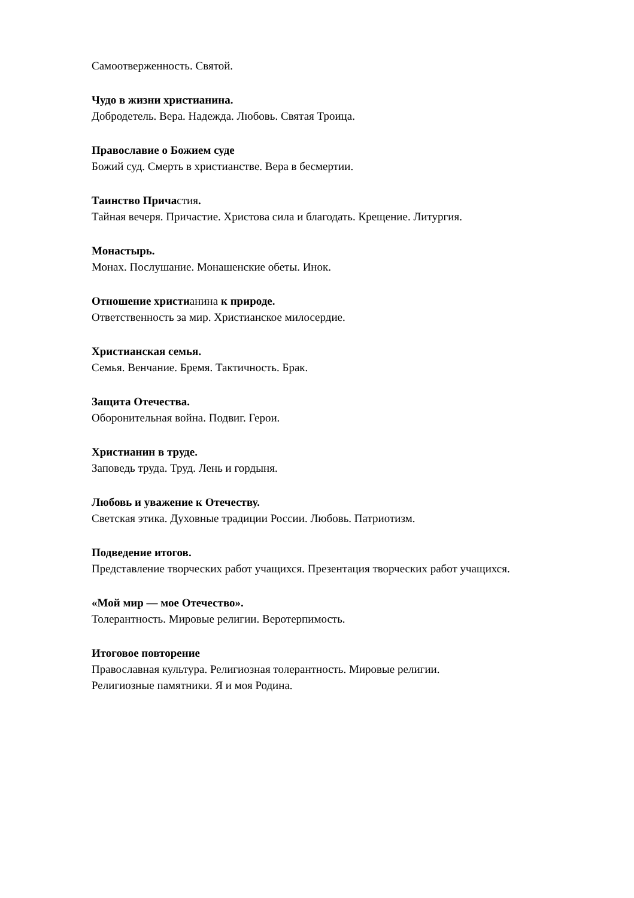Самоотверженность. Святой.
Чудо в жизни христианина.
Добродетель. Вера. Надежда. Любовь. Святая Троица.
Православие о Божием суде
Божий суд. Смерть в христианстве. Вера в бесмертии.
Таинство Причастия.
Тайная вечеря. Причастие. Христова сила и благодать. Крещение. Литургия.
Монастырь.
Монах. Послушание. Монашенские обеты. Инок.
Отношение христианина к природе.
Ответственность за мир. Христианское милосердие.
Христианская семья.
Семья. Венчание. Бремя. Тактичность. Брак.
Защита Отечества.
Оборонительная война. Подвиг. Герои.
Христианин в труде.
Заповедь труда. Труд. Лень и гордыня.
Любовь и уважение к Отечеству.
Светская этика. Духовные традиции России. Любовь. Патриотизм.
Подведение итогов.
Представление творческих работ учащихся. Презентация творческих работ учащихся.
«Мой мир — мое Отечество».
Толерантность. Мировые религии. Веротерпимость.
Итоговое повторение
Православная культура. Религиозная толерантность. Мировые религии.
Религиозные памятники. Я и моя Родина.